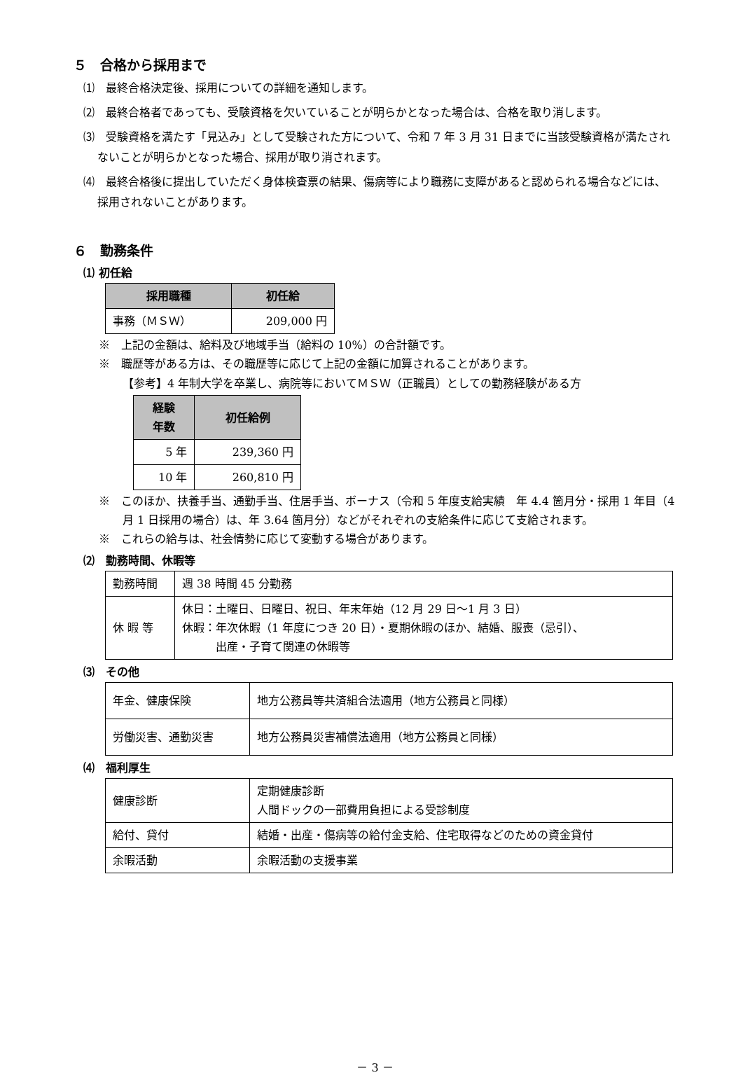５　合格から採用まで
⑴　最終合格決定後、採用についての詳細を通知します。
⑵　最終合格者であっても、受験資格を欠いていることが明らかとなった場合は、合格を取り消します。
⑶　受験資格を満たす「見込み」として受験された方について、令和 7 年 3 月 31 日までに当該受験資格が満たされないことが明らかとなった場合、採用が取り消されます。
⑷　最終合格後に提出していただく身体検査票の結果、傷病等により職務に支障があると認められる場合などには、採用されないことがあります。
６　勤務条件
⑴ 初任給
| 採用職種 | 初任給 |
| --- | --- |
| 事務（ＭＳＷ） | 209,000 円 |
※　上記の金額は、給料及び地域手当（給料の 10%）の合計額です。
※　職歴等がある方は、その職歴等に応じて上記の金額に加算されることがあります。
【参考】4 年制大学を卒業し、病院等においてＭＳＷ（正職員）としての勤務経験がある方
| 経験 年数 | 初任給例 |
| --- | --- |
| 5 年 | 239,360 円 |
| 10 年 | 260,810 円 |
※　このほか、扶養手当、通勤手当、住居手当、ボーナス（令和 5 年度支給実績　年 4.4 箇月分・採用 1 年目（4 月 1 日採用の場合）は、年 3.64 箇月分）などがそれぞれの支給条件に応じて支給されます。
※　これらの給与は、社会情勢に応じて変動する場合があります。
⑵　勤務時間、休暇等
| 勤務時間 | 週 38 時間 45 分勤務 |
| 休 暇 等 | 休日：土曜日、日曜日、祝日、年末年始（12 月 29 日～1 月 3 日） 休暇：年次休暇（1 年度につき 20 日）・夏期休暇のほか、結婚、服喪（忌引）、 出産・子育て関連の休暇等 |
⑶　その他
| 年金、健康保険 | 地方公務員等共済組合法適用（地方公務員と同様） |
| 労働災害、通勤災害 | 地方公務員災害補償法適用（地方公務員と同様） |
⑷　福利厚生
| 健康診断 | 定期健康診断 人間ドックの一部費用負担による受診制度 |
| 給付、貸付 | 結婚・出産・傷病等の給付金支給、住宅取得などのための資金貸付 |
| 余暇活動 | 余暇活動の支援事業 |
－ 3 －